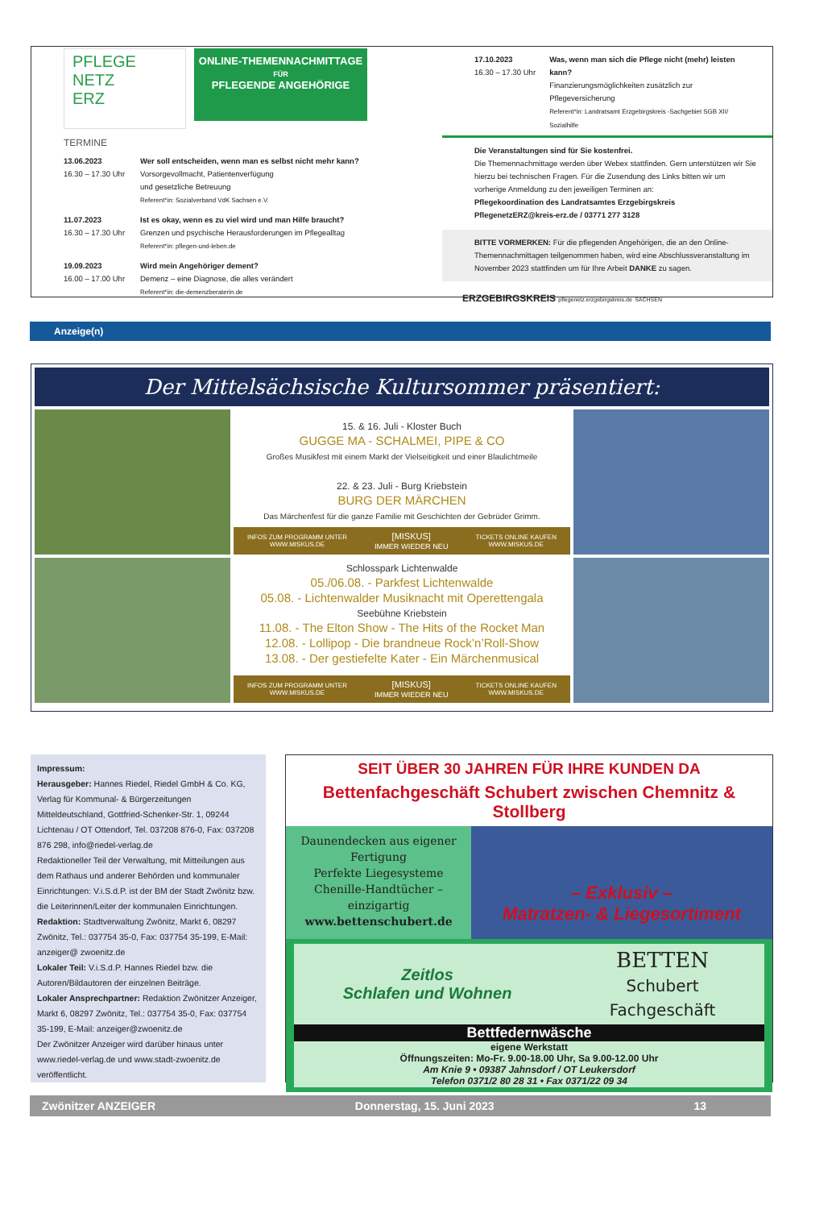PFLEGE
NETZ
ERZ
ONLINE-THEMENNACHMITTAGE
FÜR
PFLEGENDE ANGEHÖRIGE
TERMINE
13.06.2023
16.30 – 17.30 Uhr
Wer soll entscheiden, wenn man es selbst nicht mehr kann?
Vorsorgevollmacht, Patientenverfügung
und gesetzliche Betreuung
Referent*in: Sozialverband VdK Sachsen e.V.
11.07.2023
16.30 – 17.30 Uhr
Ist es okay, wenn es zu viel wird und man Hilfe braucht?
Grenzen und psychische Herausforderungen im Pflegealltag
Referent*in: pflegen-und-leben.de
19.09.2023
16.00 – 17.00 Uhr
Wird mein Angehöriger dement?
Demenz – eine Diagnose, die alles verändert
Referent*in: die-demenzberaterin.de
17.10.2023
16.30 – 17.30 Uhr
Was, wenn man sich die Pflege nicht (mehr) leisten kann?
Finanzierungsmöglichkeiten zusätzlich zur Pflegeversicherung
Referent*in: Landratsamt Erzgebirgskreis -Sachgebiet SGB XII/ Sozialhilfe
Die Veranstaltungen sind für Sie kostenfrei.
Die Themennachmittage werden über Webex stattfinden. Gern unterstützen wir Sie hierzu bei technischen Fragen. Für die Zusendung des Links bitten wir um vorherige Anmeldung zu den jeweiligen Terminen an:
Pflegekoordination des Landratsamtes Erzgebirgskreis
PflegenetzERZ@kreis-erz.de / 03771 277 3128
BITTE VORMERKEN: Für die pflegenden Angehörigen, die an den Online-Themennachmittagen teilgenommen haben, wird eine Abschlussveranstaltung im November 2023 stattfinden um für Ihre Arbeit DANKE zu sagen.
ERZGEBIRGSKREIS pflegenetz.erzgebirgskreis.de SACHSEN
Anzeige(n)
Der Mittelsächsische Kultursommer präsentiert:
15. & 16. Juli - Kloster Buch
GUGGE MA - SCHALMEI, PIPE & CO
Großes Musikfest mit einem Markt der Vielseitigkeit und einer Blaulichtmeile
22. & 23. Juli - Burg Kriebstein
BURG DER MÄRCHEN
Das Märchenfest für die ganze Familie mit Geschichten der Gebrüder Grimm.
INFOS ZUM PROGRAMM UNTER
WWW.MISKUS.DE [MISKUS]
IMMER WIEDER NEU TICKETS ONLINE KAUFEN
WWW.MISKUS.DE
Schlosspark Lichtenwalde
05./06.08. - Parkfest Lichtenwalde
05.08. - Lichtenwalder Musiknacht mit Operettengala
Seebühne Kriebstein
11.08. - The Elton Show - The Hits of the Rocket Man
12.08. - Lollipop - Die brandneue Rock’n’Roll-Show
13.08. - Der gestiefelte Kater - Ein Märchenmusical
INFOS ZUM PROGRAMM UNTER
WWW.MISKUS.DE [MISKUS]
IMMER WIEDER NEU TICKETS ONLINE KAUFEN
WWW.MISKUS.DE
Impressum:
Herausgeber: Hannes Riedel, Riedel GmbH & Co. KG, Verlag für Kommunal- & Bürgerzeitungen Mitteldeutschland, Gottfried-Schenker-Str. 1, 09244 Lichtenau / OT Ottendorf, Tel. 037208 876-0, Fax: 037208 876 298, info@riedel-verlag.de
Redaktioneller Teil der Verwaltung, mit Mitteilungen aus dem Rathaus und anderer Behörden und kommunaler Einrichtungen: V.i.S.d.P. ist der BM der Stadt Zwönitz bzw. die Leiterinnen/Leiter der kommunalen Einrichtungen.
Redaktion: Stadtverwaltung Zwönitz, Markt 6, 08297 Zwönitz, Tel.: 037754 35-0, Fax: 037754 35-199, E-Mail: anzeiger@ zwoenitz.de
Lokaler Teil: V.i.S.d.P. Hannes Riedel bzw. die Autoren/Bildautoren der einzelnen Beiträge.
Lokaler Ansprechpartner: Redaktion Zwönitzer Anzeiger, Markt 6, 08297 Zwönitz, Tel.: 037754 35-0, Fax: 037754 35-199, E-Mail: anzeiger@zwoenitz.de
Der Zwönitzer Anzeiger wird darüber hinaus unter www.riedel-verlag.de und www.stadt-zwoenitz.de veröffentlicht.
SEIT ÜBER 30 JAHREN FÜR IHRE KUNDEN DA
Bettenfachgeschäft Schubert zwischen Chemnitz & Stollberg
Daunendecken aus eigener Fertigung
Perfekte Liegesysteme
Chenille-Handtücher – einzigartig
www.bettenschubert.de
– Exklusiv –
Matratzen- & Liegesortiment
Zeitlos
Schlafen und Wohnen BETTEN
Schubert
Fachgeschäft
Bettfedernwäsche
eigene Werkstatt
Öffnungszeiten: Mo-Fr. 9.00-18.00 Uhr, Sa 9.00-12.00 Uhr
Am Knie 9 • 09387 Jahnsdorf / OT Leukersdorf
Telefon 0371/2 80 28 31 • Fax 0371/22 09 34
Zwönitzer ANZEIGER Donnerstag, 15. Juni 2023 13